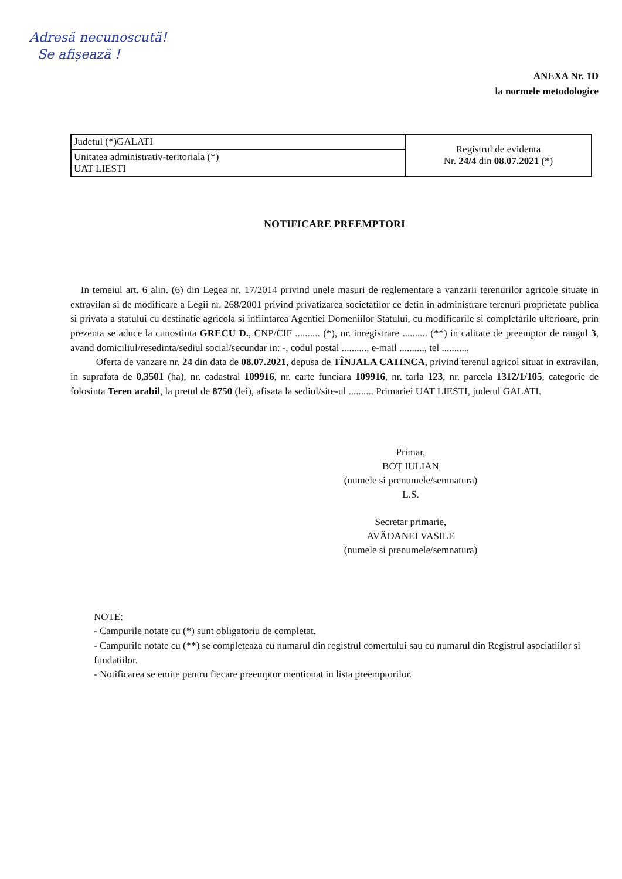Adresă necunoscută!
Se afișează !
ANEXA Nr. 1D
la normele metodologice
| Judetul (*)GALATI | Registrul de evidenta Nr. 24/4 din 08.07.2021 (*) |
| Unitatea administrativ-teritoriala (*) UAT LIESTI | |
NOTIFICARE PREEMPTORI
In temeiul art. 6 alin. (6) din Legea nr. 17/2014 privind unele masuri de reglementare a vanzarii terenurilor agricole situate in extravilan si de modificare a Legii nr. 268/2001 privind privatizarea societatilor ce detin in administrare terenuri proprietate publica si privata a statului cu destinatie agricola si infiintarea Agentiei Domeniilor Statului, cu modificarile si completarile ulterioare, prin prezenta se aduce la cunostinta GRECU D., CNP/CIF .......... (*), nr. inregistrare .......... (**) in calitate de preemptor de rangul 3, avand domiciliul/resedinta/sediul social/secundar in: -, codul postal .........., e-mail .........., tel ..........,
Oferta de vanzare nr. 24 din data de 08.07.2021, depusa de TÎNJALA CATINCA, privind terenul agricol situat in extravilan, in suprafata de 0,3501 (ha), nr. cadastral 109916, nr. carte funciara 109916, nr. tarla 123, nr. parcela 1312/1/105, categorie de folosinta Teren arabil, la pretul de 8750 (lei), afisata la sediul/site-ul .......... Primariei UAT LIESTI, judetul GALATI.
Primar,
BOȚ IULIAN
(numele si prenumele/semnatura)
L.S.
Secretar primarie,
AVĂDANEI VASILE
(numele si prenumele/semnatura)
NOTE:
- Campurile notate cu (*) sunt obligatoriu de completat.
- Campurile notate cu (**) se completeaza cu numarul din registrul comertului sau cu numarul din Registrul asociatiilor si fundatiilor.
- Notificarea se emite pentru fiecare preemptor mentionat in lista preemptorilor.